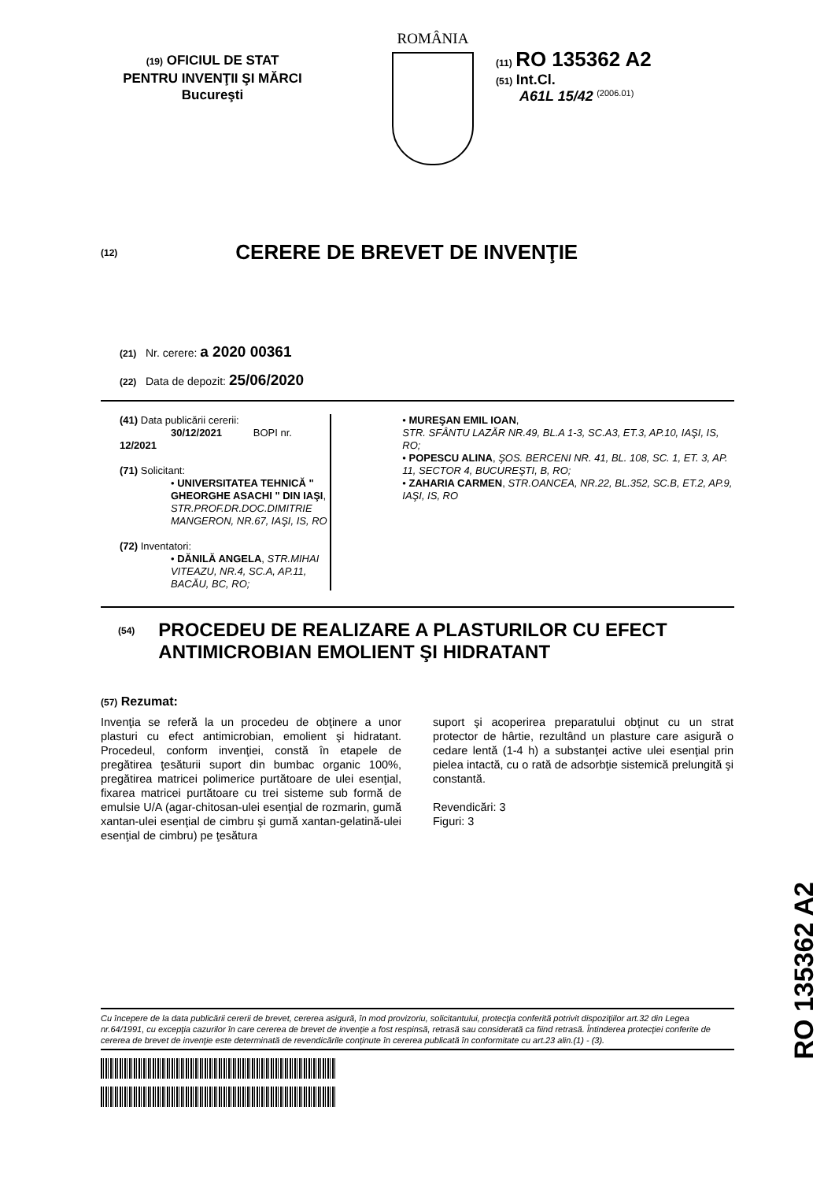(19) OFICIUL DE STAT
PENTRU INVENŢII ŞI MĂRCI
Bucureşti
ROMÂNIA
(11) RO 135362 A2
(51) Int.Cl.
A61L 15/42 <sup>(2006.01)</sup>
(12)
CERERE DE BREVET DE INVENŢIE
(21) Nr. cerere: a 2020 00361
(22) Data de depozit: 25/06/2020
(41) Data publicării cererii:
30/12/2021 BOPI nr. 12/2021
(71) Solicitant:
• UNIVERSITATEA TEHNICĂ " GHEORGHE ASACHI " DIN IAŞI, STR.PROF.DR.DOC.DIMITRIE MANGERON, NR.67, IAŞI, IS, RO
(72) Inventatori:
• DĂNILĂ ANGELA, STR.MIHAI VITEAZU, NR.4, SC.A, AP.11, BACĂU, BC, RO;
• MUREŞAN EMIL IOAN,
STR. SFÂNTU LAZĂR NR.49, BL.A 1-3, SC.A3, ET.3, AP.10, IAŞI, IS, RO;
• POPESCU ALINA, ŞOS. BERCENI NR. 41, BL. 108, SC. 1, ET. 3, AP. 11, SECTOR 4, BUCUREŞTI, B, RO;
• ZAHARIA CARMEN, STR.OANCEA, NR.22, BL.352, SC.B, ET.2, AP.9, IAŞI, IS, RO
(54)
PROCEDEU DE REALIZARE A PLASTURILOR CU EFECT ANTIMICROBIAN EMOLIENT ŞI HIDRATANT
(57) Rezumat:
Invenţia se referă la un procedeu de obţinere a unor plasturi cu efect antimicrobian, emolient şi hidratant. Procedeul, conform invenţiei, constă în etapele de pregătirea ţesăturii suport din bumbac organic 100%, pregătirea matricei polimerice purtătoare de ulei esenţial, fixarea matricei purtătoare cu trei sisteme sub formă de emulsie U/A (agar-chitosan-ulei esenţial de rozmarin, gumă xantan-ulei esenţial de cimbru şi gumă xantan-gelatină-ulei esenţial de cimbru) pe ţesătura
suport şi acoperirea preparatului obţinut cu un strat protector de hârtie, rezultând un plasture care asigură o cedare lentă (1-4 h) a substanţei active ulei esenţial prin pielea intactă, cu o rată de adsorbţie sistemică prelungită şi constantă.
Revendicări: 3
Figuri: 3
RO 135362 A2
Cu începere de la data publicării cererii de brevet, cererea asigură, în mod provizoriu, solicitantului, protecţia conferită potrivit dispoziţiilor art.32 din Legea nr.64/1991, cu excepţia cazurilor în care cererea de brevet de invenţie a fost respinsă, retrasă sau considerată ca fiind retrasă. Întinderea protecţiei conferite de cererea de brevet de invenţie este determinată de revendicările conţinute în cererea publicată în conformitate cu art.23 alin.(1) - (3).